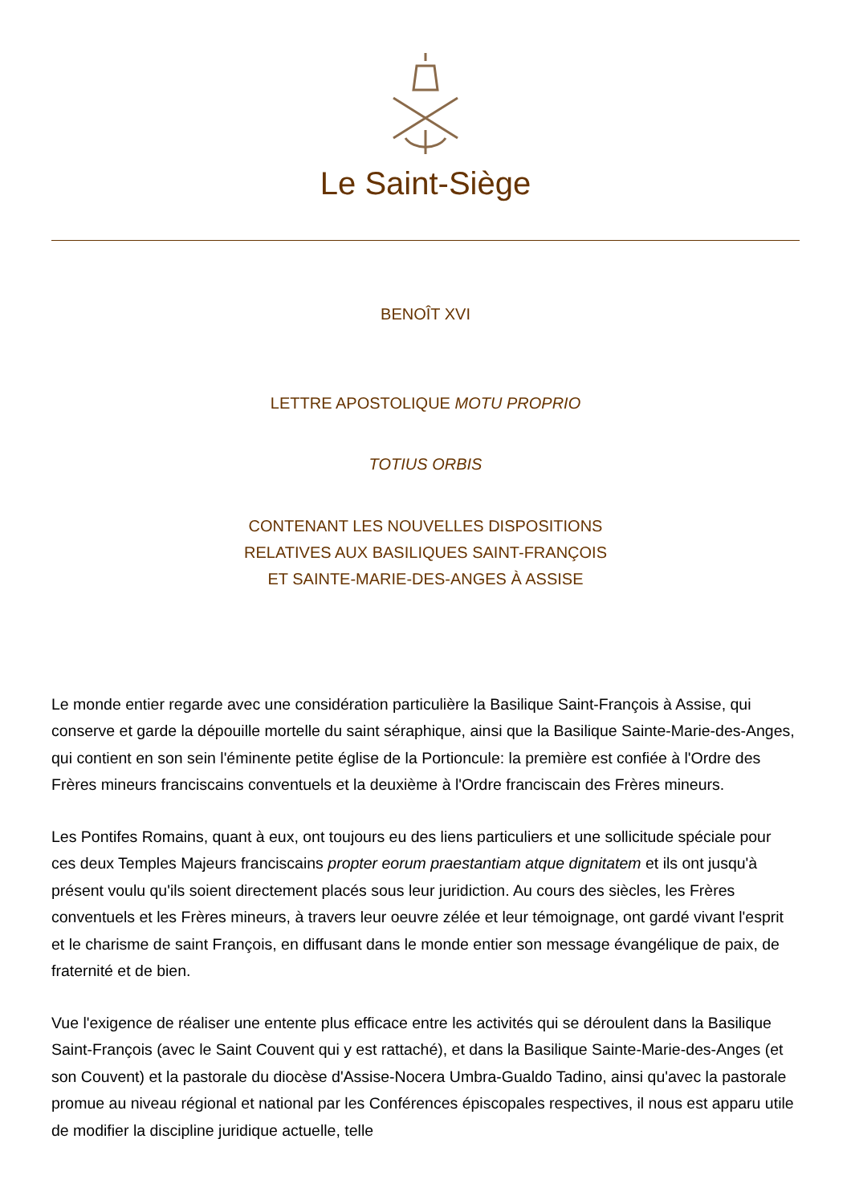Le Saint-Siège
BENOÎT XVI
LETTRE APOSTOLIQUE MOTU PROPRIO
TOTIUS ORBIS
CONTENANT LES NOUVELLES DISPOSITIONS
RELATIVES AUX BASILIQUES SAINT-FRANÇOIS
ET SAINTE-MARIE-DES-ANGES À ASSISE
Le monde entier regarde avec une considération particulière la Basilique Saint-François à Assise, qui conserve et garde la dépouille mortelle du saint séraphique, ainsi que la Basilique Sainte-Marie-des-Anges, qui contient en son sein l'éminente petite église de la Portioncule: la première est confiée à l'Ordre des Frères mineurs franciscains conventuels et la deuxième à l'Ordre franciscain des Frères mineurs.
Les Pontifes Romains, quant à eux, ont toujours eu des liens particuliers et une sollicitude spéciale pour ces deux Temples Majeurs franciscains propter eorum praestantiam atque dignitatem et ils ont jusqu'à présent voulu qu'ils soient directement placés sous leur juridiction. Au cours des siècles, les Frères conventuels et les Frères mineurs, à travers leur oeuvre zélée et leur témoignage, ont gardé vivant l'esprit et le charisme de saint François, en diffusant dans le monde entier son message évangélique de paix, de fraternité et de bien.
Vue l'exigence de réaliser une entente plus efficace entre les activités qui se déroulent dans la Basilique Saint-François (avec le Saint Couvent qui y est rattaché), et dans la Basilique Sainte-Marie-des-Anges (et son Couvent) et la pastorale du diocèse d'Assise-Nocera Umbra-Gualdo Tadino, ainsi qu'avec la pastorale promue au niveau régional et national par les Conférences épiscopales respectives, il nous est apparu utile de modifier la discipline juridique actuelle, telle